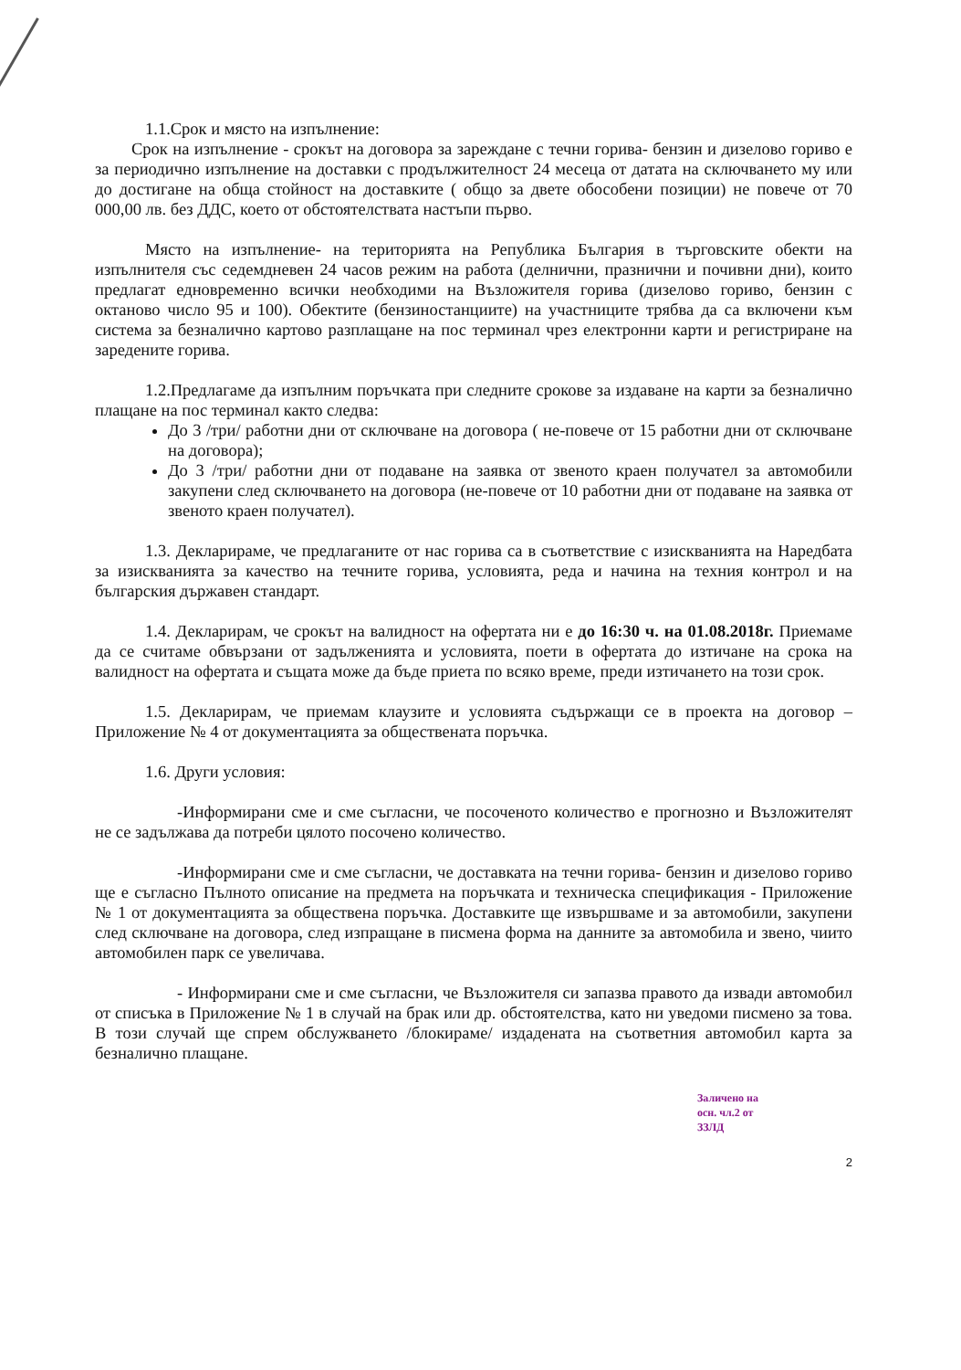1.1.Срок и място на изпълнение:
Срок на изпълнение - срокът на договора за зареждане с течни горива- бензин и дизелово гориво е за периодично изпълнение на доставки с продължителност 24 месеца от датата на сключването му или до достигане на обща стойност на доставките ( общо за двете обособени позиции) не повече от 70 000,00 лв. без ДДС, което от обстоятелствата настъпи първо.
Място на изпълнение- на територията на Република България в търговските обекти на изпълнителя със седемдневен 24 часов режим на работа (делнични, празнични и почивни дни), които предлагат едновременно всички необходими на Възложителя горива (дизелово гориво, бензин с октаново число 95 и 100). Обектите (бензиностанциите) на участниците трябва да са включени към система за безналично картово разплащане на пос терминал чрез електронни карти и регистриране на заредените горива.
1.2.Предлагаме да изпълним поръчката при следните срокове за издаване на карти за безналично плащане на пос терминал както следва:
До 3 /три/ работни дни от сключване на договора ( не-повече от 15 работни дни от сключване на договора);
До 3 /три/ работни дни от подаване на заявка от звеното краен получател за автомобили закупени след сключването на договора (не-повече от 10 работни дни от подаване на заявка от звеното краен получател).
1.3. Декларираме, че предлаганите от нас горива са в съответствие с изискванията на Наредбата за изискванията за качество на течните горива, условията, реда и начина на техния контрол и на българския държавен стандарт.
1.4. Декларирам, че срокът на валидност на офертата ни е до 16:30 ч. на 01.08.2018г. Приемаме да се считаме обвързани от задълженията и условията, поети в офертата до изтичане на срока на валидност на офертата и същата може да бъде приета по всяко време, преди изтичането на този срок.
1.5. Декларирам, че приемам клаузите и условията съдържащи се в проекта на договор – Приложение № 4 от документацията за обществената поръчка.
1.6. Други условия:
-Информирани сме и сме съгласни, че посоченото количество е прогнозно и Възложителят не се задължава да потреби цялото посочено количество.
-Информирани сме и сме съгласни, че доставката на течни горива- бензин и дизелово гориво ще е съгласно Пълното описание на предмета на поръчката и техническа спецификация - Приложение № 1 от документацията за обществена поръчка. Доставките ще извършваме и за автомобили, закупени след сключване на договора, след изпращане в писмена форма на данните за автомобила и звено, чиито автомобилен парк се увеличава.
- Информирани сме и сме съгласни, че Възложителя си запазва правото да извади автомобил от списъка в Приложение № 1 в случай на брак или др. обстоятелства, като ни уведоми писмено за това. В този случай ще спрем обслужването /блокираме/ издадената на съответния автомобил карта за безналично плащане.
Заличено на
осн. чл.2 от
ЗЗЛД
2